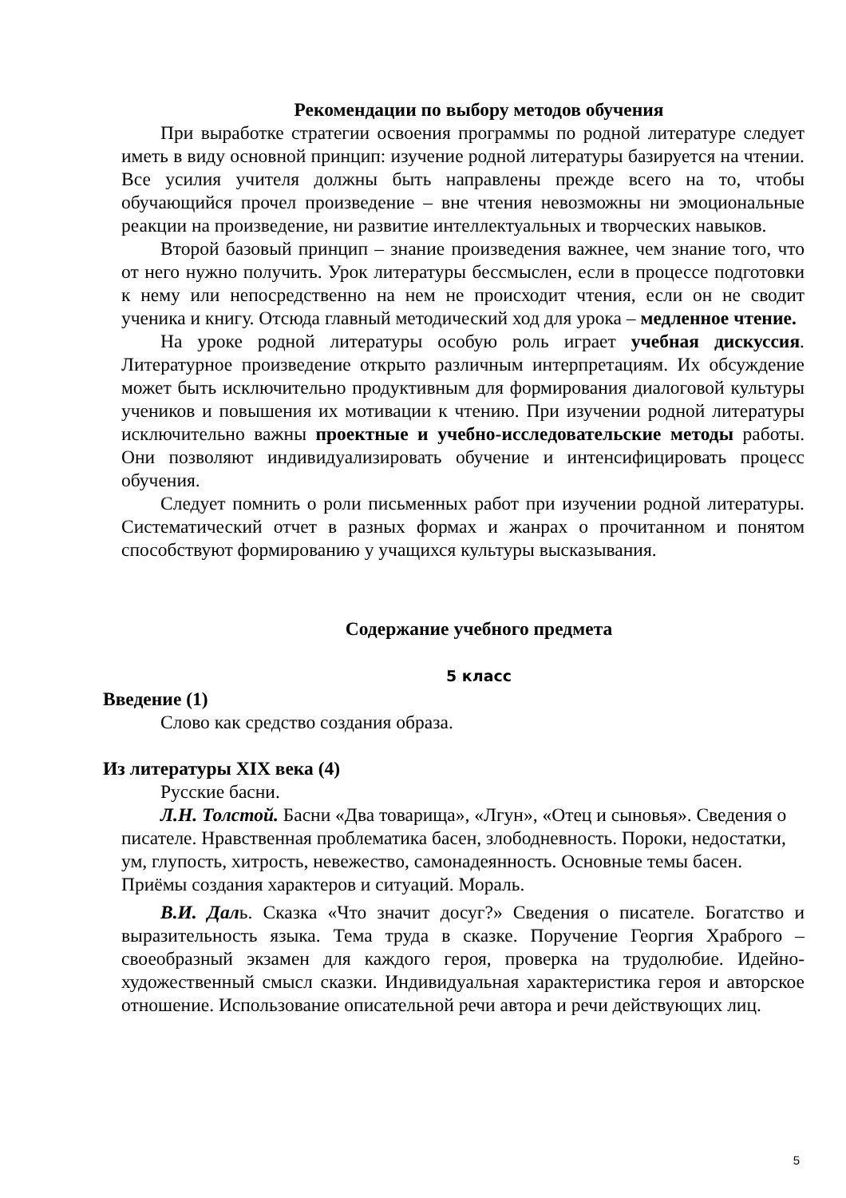Рекомендации по выбору методов обучения
При выработке стратегии освоения программы по родной литературе следует иметь в виду основной принцип: изучение родной литературы базируется на чтении. Все усилия учителя должны быть направлены прежде всего на то, чтобы обучающийся прочел произведение – вне чтения невозможны ни эмоциональные реакции на произведение, ни развитие интеллектуальных и творческих навыков.
Второй базовый принцип – знание произведения важнее, чем знание того, что от него нужно получить. Урок литературы бессмыслен, если в процессе подготовки к нему или непосредственно на нем не происходит чтения, если он не сводит ученика и книгу. Отсюда главный методический ход для урока – медленное чтение.
На уроке родной литературы особую роль играет учебная дискуссия. Литературное произведение открыто различным интерпретациям. Их обсуждение может быть исключительно продуктивным для формирования диалоговой культуры учеников и повышения их мотивации к чтению. При изучении родной литературы исключительно важны проектные и учебно-исследовательские методы работы. Они позволяют индивидуализировать обучение и интенсифицировать процесс обучения.
Следует помнить о роли письменных работ при изучении родной литературы. Систематический отчет в разных формах и жанрах о прочитанном и понятом способствуют формированию у учащихся культуры высказывания.
Содержание учебного предмета
5 класс
Введение (1)
Слово как средство создания образа.
Из литературы XIX века (4)
Русские басни.
Л.Н. Толстой. Басни «Два товарища», «Лгун», «Отец и сыновья». Сведения о писателе. Нравственная проблематика басен, злободневность. Пороки, недостатки, ум, глупость, хитрость, невежество, самонадеянность. Основные темы басен. Приёмы создания характеров и ситуаций. Мораль.
В.И. Даль. Сказка «Что значит досуг?» Сведения о писателе. Богатство и выразительность языка. Тема труда в сказке. Поручение Георгия Храброго – своеобразный экзамен для каждого героя, проверка на трудолюбие. Идейно-художественный смысл сказки. Индивидуальная характеристика героя и авторское отношение. Использование описательной речи автора и речи действующих лиц.
5